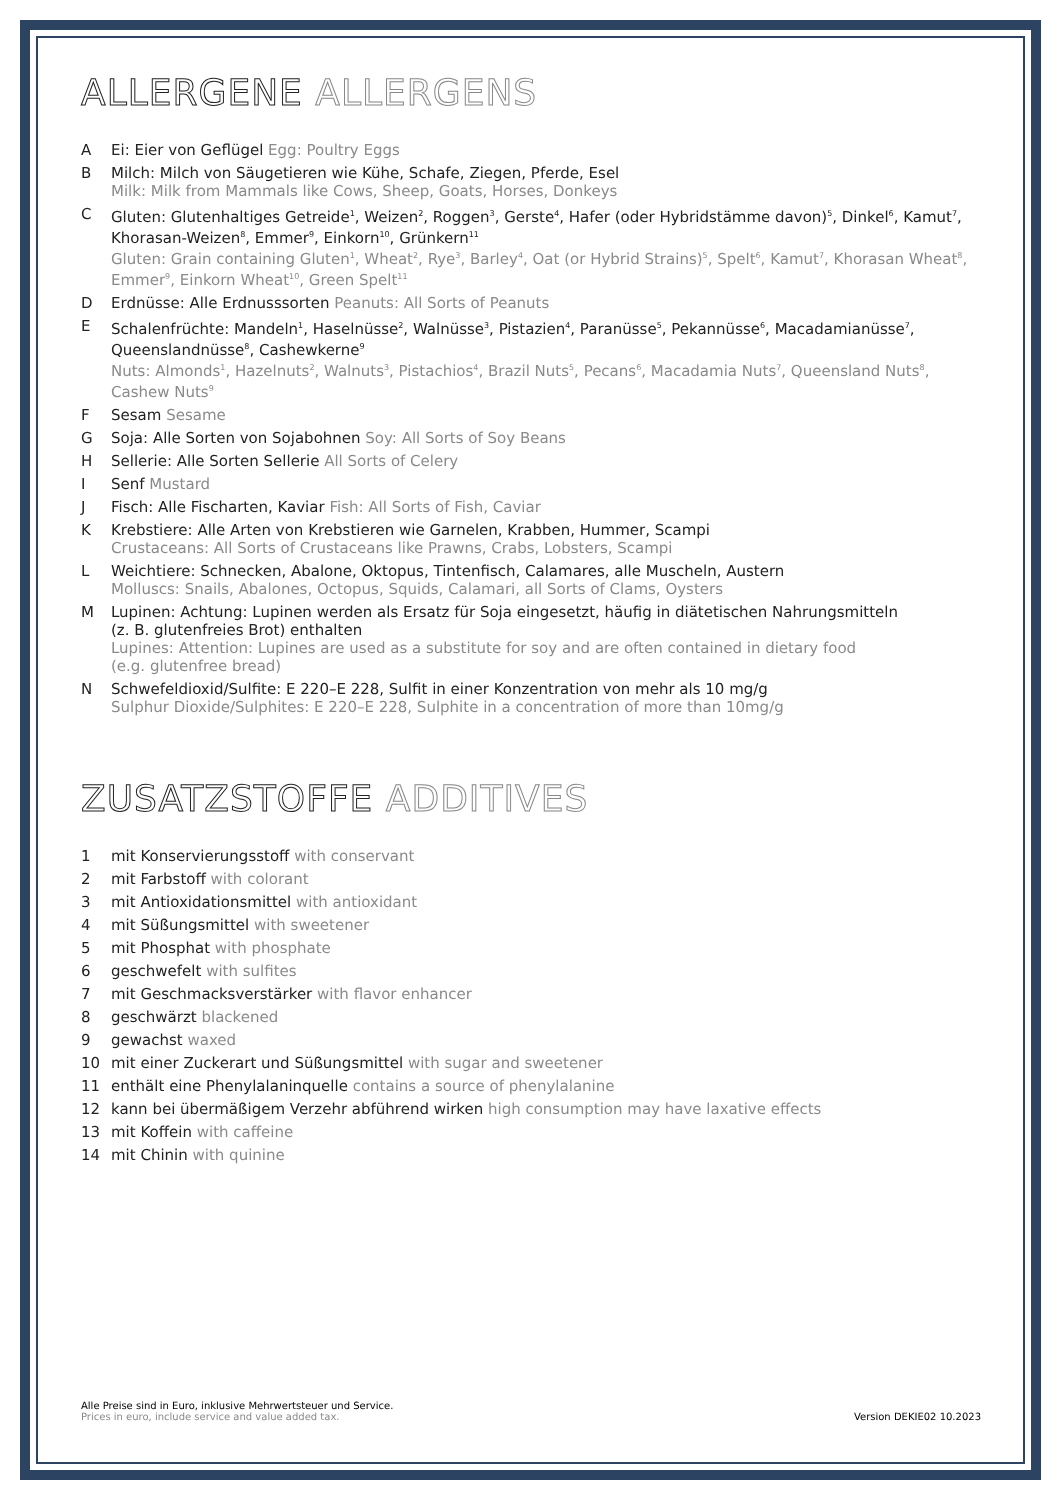ALLERGENE ALLERGENS
A Ei: Eier von Geflügel Egg: Poultry Eggs
B Milch: Milch von Säugetieren wie Kühe, Schafe, Ziegen, Pferde, Esel
Milk: Milk from Mammals like Cows, Sheep, Goats, Horses, Donkeys
C Gluten: Glutenhaltiges Getreide<sup>1</sup>, Weizen<sup>2</sup>, Roggen<sup>3</sup>, Gerste<sup>4</sup>, Hafer (oder Hybridstämme davon)<sup>5</sup>, Dinkel<sup>6</sup>, Kamut<sup>7</sup>, Khorasan-Weizen<sup>8</sup>, Emmer<sup>9</sup>, Einkorn<sup>10</sup>, Grünkern<sup>11</sup>
Gluten: Grain containing Gluten<sup>1</sup>, Wheat<sup>2</sup>, Rye<sup>3</sup>, Barley<sup>4</sup>, Oat (or Hybrid Strains)<sup>5</sup>, Spelt<sup>6</sup>, Kamut<sup>7</sup>, Khorasan Wheat<sup>8</sup>, Emmer<sup>9</sup>, Einkorn Wheat<sup>10</sup>, Green Spelt<sup>11</sup>
D Erdnüsse: Alle Erdnusssorten Peanuts: All Sorts of Peanuts
E Schalenfrüchte: Mandeln<sup>1</sup>, Haselnüsse<sup>2</sup>, Walnüsse<sup>3</sup>, Pistazien<sup>4</sup>, Paranüsse<sup>5</sup>, Pekannüsse<sup>6</sup>, Macadamianüsse<sup>7</sup>, Queenslandnüsse<sup>8</sup>, Cashewkerne<sup>9</sup>
Nuts: Almonds<sup>1</sup>, Hazelnuts<sup>2</sup>, Walnuts<sup>3</sup>, Pistachios<sup>4</sup>, Brazil Nuts<sup>5</sup>, Pecans<sup>6</sup>, Macadamia Nuts<sup>7</sup>, Queensland Nuts<sup>8</sup>, Cashew Nuts<sup>9</sup>
F Sesam Sesame
G Soja: Alle Sorten von Sojabohnen Soy: All Sorts of Soy Beans
H Sellerie: Alle Sorten Sellerie All Sorts of Celery
I Senf Mustard
J Fisch: Alle Fischarten, Kaviar Fish: All Sorts of Fish, Caviar
K Krebstiere: Alle Arten von Krebstieren wie Garnelen, Krabben, Hummer, Scampi
Crustaceans: All Sorts of Crustaceans like Prawns, Crabs, Lobsters, Scampi
L Weichtiere: Schnecken, Abalone, Oktopus, Tintenfisch, Calamares, alle Muscheln, Austern
Molluscs: Snails, Abalones, Octopus, Squids, Calamari, all Sorts of Clams, Oysters
M Lupinen: Achtung: Lupinen werden als Ersatz für Soja eingesetzt, häufig in diätetischen Nahrungsmitteln
(z. B. glutenfreies Brot) enthalten
Lupines: Attention: Lupines are used as a substitute for soy and are often contained in dietary food
(e.g. glutenfree bread)
N Schwefeldioxid/Sulfite: E 220–E 228, Sulfit in einer Konzentration von mehr als 10 mg/g
Sulphur Dioxide/Sulphites: E 220–E 228, Sulphite in a concentration of more than 10mg/g
ZUSATZSTOFFE ADDITIVES
1 mit Konservierungsstoff with conservant
2 mit Farbstoff with colorant
3 mit Antioxidationsmittel with antioxidant
4 mit Süßungsmittel with sweetener
5 mit Phosphat with phosphate
6 geschwefelt with sulfites
7 mit Geschmacksverstärker with flavor enhancer
8 geschwärzt blackened
9 gewachst waxed
10 mit einer Zuckerart und Süßungsmittel with sugar and sweetener
11 enthält eine Phenylalaninquelle contains a source of phenylalanine
12 kann bei übermäßigem Verzehr abführend wirken high consumption may have laxative effects
13 mit Koffein with caffeine
14 mit Chinin with quinine
Alle Preise sind in Euro, inklusive Mehrwertsteuer und Service.
Prices in euro, include service and value added tax.
Version DEKIE02 10.2023